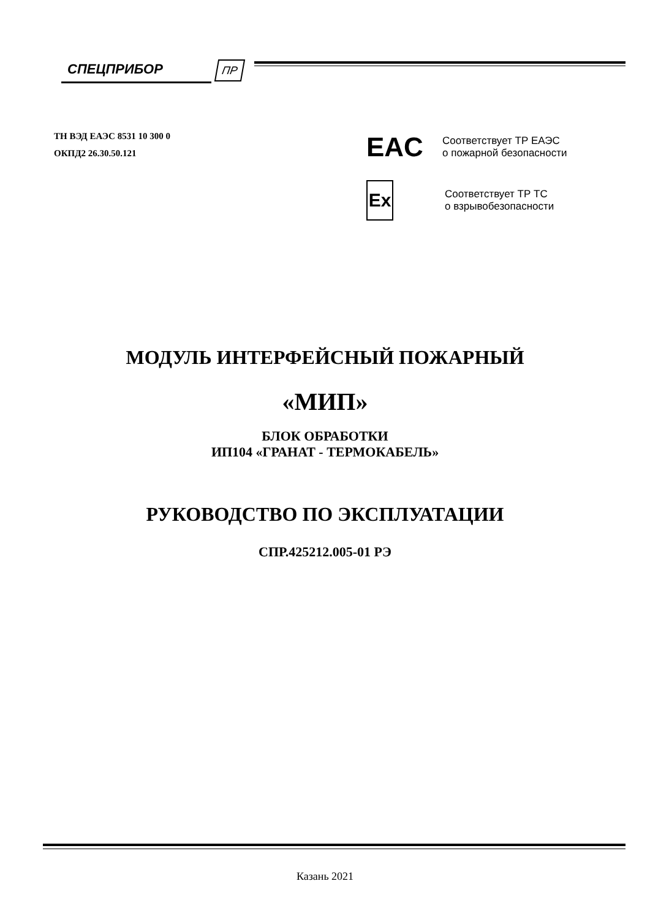СПЕЦПРИБОР ПР
ТН ВЭД ЕАЭС 8531 10 300 0
ОКПД2 26.30.50.121
EAC
Соответствует ТР ЕАЭС
о пожарной безопасности
Ex
Соответствует ТР ТС
о взрывобезопасности
МОДУЛЬ ИНТЕРФЕЙСНЫЙ ПОЖАРНЫЙ
«МИП»
БЛОК ОБРАБОТКИ
ИП104 «ГРАНАТ - ТЕРМОКАБЕЛЬ»
РУКОВОДСТВО ПО ЭКСПЛУАТАЦИИ
СПР.425212.005-01 РЭ
Казань 2021